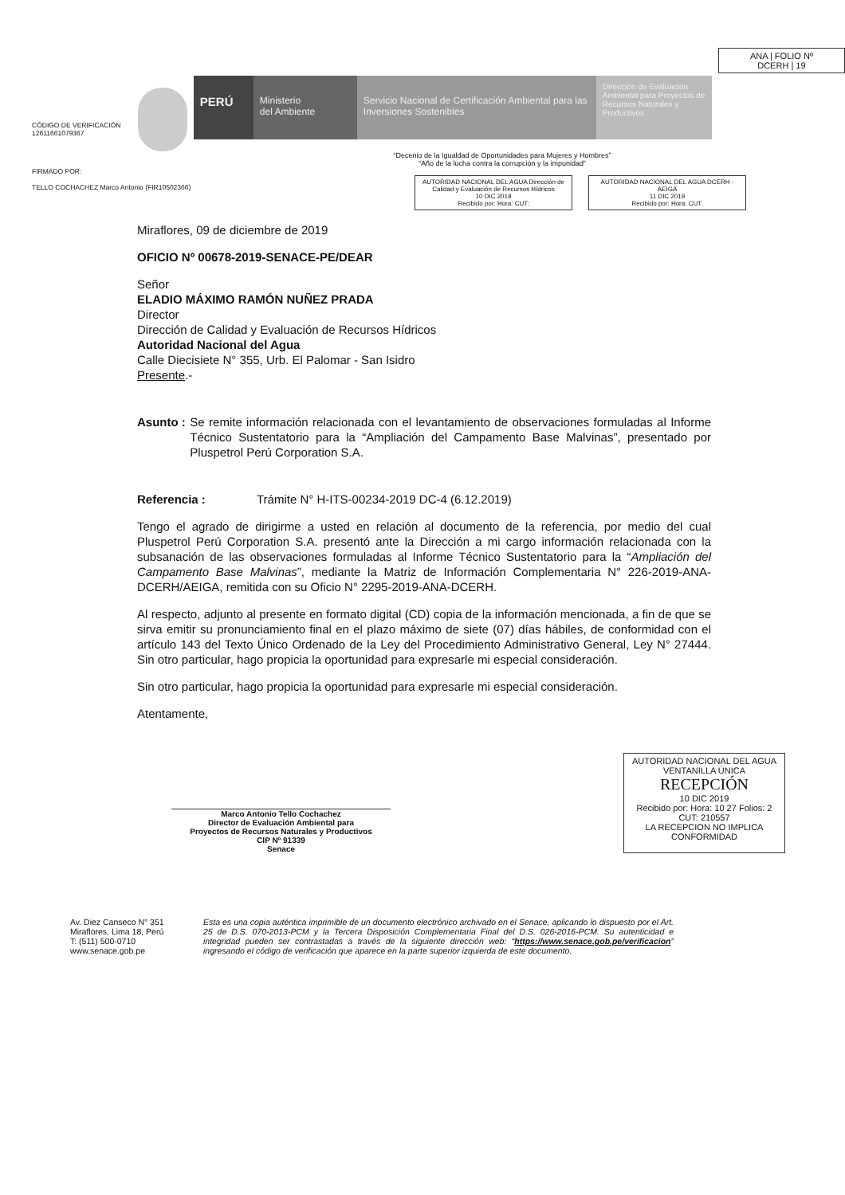CÓDIGO DE VERIFICACIÓN
12611661079367
PERÚ
Ministerio
del Ambiente
Servicio Nacional de Certificación Ambiental para las Inversiones Sostenibles
Dirección de Evaluación Ambiental para Proyectos de Recursos Naturales y Productivos
ANA | FOLIO Nº
DCERH | 19
“Decenio de la Igualdad de Oportunidades para Mujeres y Hombres”
“Año de la lucha contra la corrupción y la impunidad”
FIRMADO POR:
TELLO COCHACHEZ Marco Antonio (FIR10502366)
AUTORIDAD NACIONAL DEL AGUA Dirección de Calidad y Evaluación de Recursos Hídricos
10 DIC 2019
Recibido por: Hora: CUT:
AUTORIDAD NACIONAL DEL AGUA DCERH - AEIGA
11 DIC 2019
Recibido por: Hora: CUT:
Miraflores, 09 de diciembre de 2019
OFICIO Nº 00678-2019-SENACE-PE/DEAR
Señor
ELADIO MÁXIMO RAMÓN NUÑEZ PRADA
Director
Dirección de Calidad y Evaluación de Recursos Hídricos
Autoridad Nacional del Agua
Calle Diecisiete N° 355, Urb. El Palomar - San Isidro
Presente.-
Asunto : Se remite información relacionada con el levantamiento de observaciones formuladas al Informe Técnico Sustentatorio para la “Ampliación del Campamento Base Malvinas”, presentado por Pluspetrol Perú Corporation S.A.
Referencia : Trámite N° H-ITS-00234-2019 DC-4 (6.12.2019)
Tengo el agrado de dirigirme a usted en relación al documento de la referencia, por medio del cual Pluspetrol Perú Corporation S.A. presentó ante la Dirección a mi cargo información relacionada con la subsanación de las observaciones formuladas al Informe Técnico Sustentatorio para la “Ampliación del Campamento Base Malvinas”, mediante la Matriz de Información Complementaria N° 226-2019-ANA-DCERH/AEIGA, remitida con su Oficio N° 2295-2019-ANA-DCERH.
Al respecto, adjunto al presente en formato digital (CD) copia de la información mencionada, a fin de que se sirva emitir su pronunciamiento final en el plazo máximo de siete (07) días hábiles, de conformidad con el artículo 143 del Texto Único Ordenado de la Ley del Procedimiento Administrativo General, Ley N° 27444. Sin otro particular, hago propicia la oportunidad para expresarle mi especial consideración.
Sin otro particular, hago propicia la oportunidad para expresarle mi especial consideración.
Atentamente,
Marco Antonio Tello Cochachez
Director de Evaluación Ambiental para
Proyectos de Recursos Naturales y Productivos
CIP Nº 91339
Senace
AUTORIDAD NACIONAL DEL AGUA
VENTANILLA ÚNICA
RECEPCIÓN
10 DIC 2019
Recibido por: Hora: 10 27 Folios: 2
CUT: 210557
LA RECEPCION NO IMPLICA CONFORMIDAD
Av. Diez Canseco N° 351
Miraflores, Lima 18, Perú
T: (511) 500-0710
www.senace.gob.pe
Esta es una copia auténtica imprimible de un documento electrónico archivado en el Senace, aplicando lo dispuesto por el Art. 25 de D.S. 070-2013-PCM y la Tercera Disposición Complementaria Final del D.S. 026-2016-PCM. Su autenticidad e integridad pueden ser contrastadas a través de la siguiente dirección web: “https://www.senace.gob.pe/verificacion” ingresando el código de verificación que aparece en la parte superior izquierda de este documento.